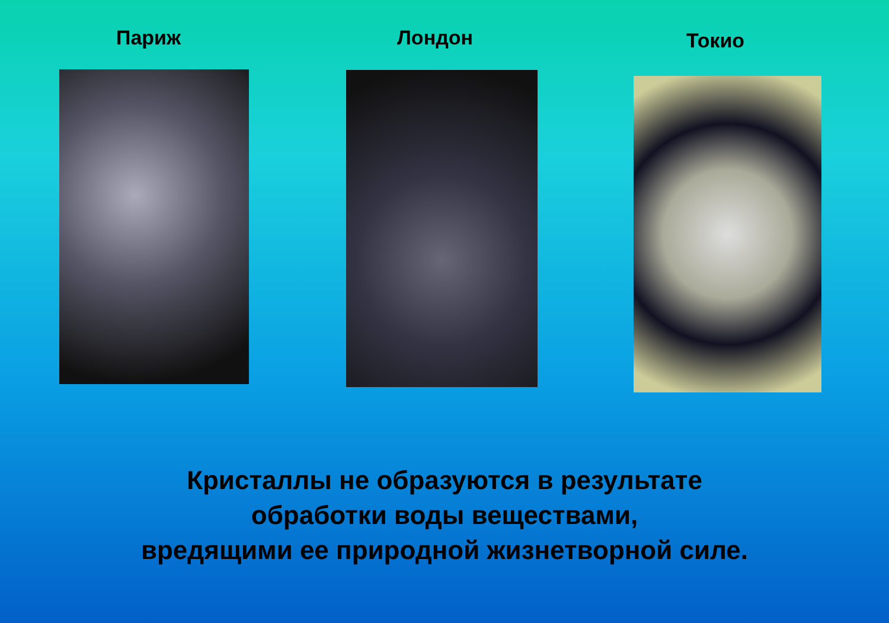Париж
Лондон
Токио
Кристаллы не образуются в результате
обработки воды веществами,
вредящими ее природной жизнетворной силе.